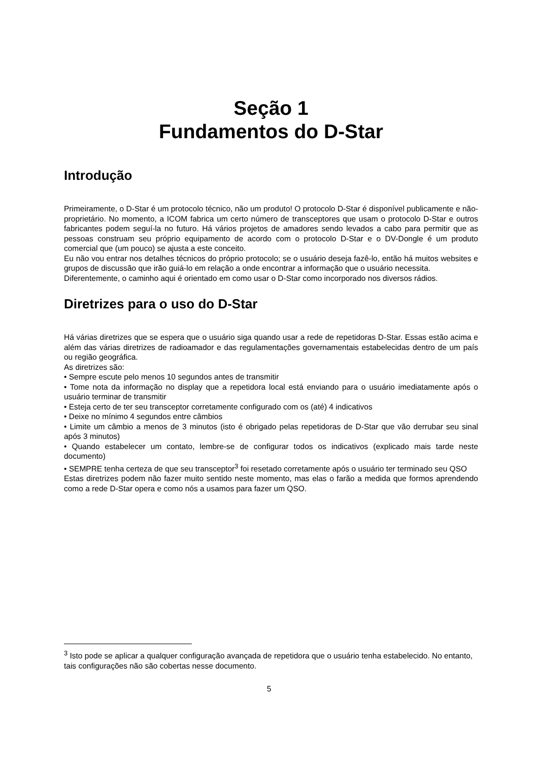Seção 1
Fundamentos do D-Star
Introdução
Primeiramente, o D-Star é um protocolo técnico, não um produto! O protocolo D-Star é disponível publicamente e não-proprietário. No momento, a ICOM fabrica um certo número de transceptores que usam o protocolo D-Star e outros fabricantes podem seguí-la no futuro. Há vários projetos de amadores sendo levados a cabo para permitir que as pessoas construam seu próprio equipamento de acordo com o protocolo D-Star e o DV-Dongle é um produto comercial que (um pouco) se ajusta a este conceito.
Eu não vou entrar nos detalhes técnicos do próprio protocolo; se o usuário deseja fazê-lo, então há muitos websites e grupos de discussão que irão guiá-lo em relação a onde encontrar a informação que o usuário necessita.
Diferentemente, o caminho aqui é orientado em como usar o D-Star como incorporado nos diversos rádios.
Diretrizes para o uso do D-Star
Há várias diretrizes que se espera que o usuário siga quando usar a rede de repetidoras D-Star. Essas estão acima e além das várias diretrizes de radioamador e das regulamentações governamentais estabelecidas dentro de um país ou região geográfica.
As diretrizes são:
• Sempre escute pelo menos 10 segundos antes de transmitir
• Tome nota da informação no display que a repetidora local está enviando para o usuário imediatamente após o usuário terminar de transmitir
• Esteja certo de ter seu transceptor corretamente configurado com os (até) 4 indicativos
• Deixe no mínimo 4 segundos entre câmbios
• Limite um câmbio a menos de 3 minutos (isto é obrigado pelas repetidoras de D-Star que vão derrubar seu sinal após 3 minutos)
• Quando estabelecer um contato, lembre-se de configurar todos os indicativos (explicado mais tarde neste documento)
• SEMPRE tenha certeza de que seu transceptor<sup>3</sup> foi resetado corretamente após o usuário ter terminado seu QSO
Estas diretrizes podem não fazer muito sentido neste momento, mas elas o farão a medida que formos aprendendo como a rede D-Star opera e como nós a usamos para fazer um QSO.
<sup>3</sup> Isto pode se aplicar a qualquer configuração avançada de repetidora que o usuário tenha estabelecido. No entanto, tais configurações não são cobertas nesse documento.
5